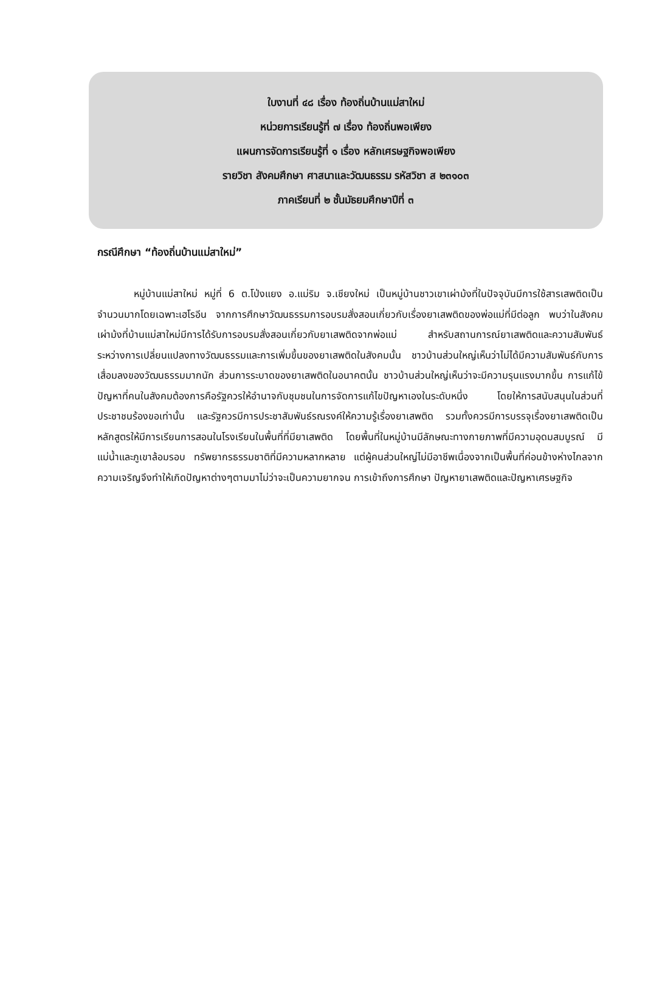ใบงานที่ ๔๘ เรื่อง ท้องถิ่นบ้านแม่สาใหม่
หน่วยการเรียนรู้ที่ ๗ เรื่อง ท้องถิ่นพอเพียง
แผนการจัดการเรียนรู้ที่ ๑ เรื่อง หลักเศรษฐกิจพอเพียง
รายวิชา สังคมศึกษา ศาสนาและวัฒนธรรม รหัสวิชา ส ๒๓๑๐๓
ภาคเรียนที่ ๒ ชั้นมัธยมศึกษาปีที่ ๓
กรณีศึกษา “ท้องถิ่นบ้านแม่สาใหม่”
หมู่บ้านแม่สาใหม่ หมู่ที่ 6 ต.โป่งแยง อ.แม่ริม จ.เชียงใหม่ เป็นหมู่บ้านชาวเขาเผ่าม้งที่ในปัจจุบันมีการใช้สารเสพติดเป็นจำนวนมากโดยเฉพาะเฮโรอีน จากการศึกษาวัฒนธรรมการอบรมสั่งสอนเกี่ยวกับเรื่องยาเสพติดของพ่อแม่ที่มีต่อลูก พบว่าในสังคมเผ่าม้งที่บ้านแม่สาใหม่มีการได้รับการอบรมสั่งสอนเกี่ยวกับยาเสพติดจากพ่อแม่ สำหรับสถานการณ์ยาเสพติดและความสัมพันธ์ระหว่างการเปลี่ยนแปลงทางวัฒนธรรมและการเพิ่มขึ้นของยาเสพติดในสังคมนั้น ชาวบ้านส่วนใหญ่เห็นว่าไม่ได้มีความสัมพันธ์กับการเสื่อมลงของวัฒนธรรมมากนัก ส่วนการระบาดของยาเสพติดในอนาคตนั้น ชาวบ้านส่วนใหญ่เห็นว่าจะมีความรุนแรงมากขึ้น การแก้ไข้ปัญหาที่คนในสังคมต้องการคือรัฐควรให้อำนาจกับชุมชนในการจัดการแก้ไขปัญหาเองในระดับหนึ่ง โดยให้การสนับสนุนในส่วนที่ประชาชนร้องขอเท่านั้น และรัฐควรมีการประชาสัมพันธ์รณรงค์ให้ความรู้เรื่องยาเสพติด รวมทั้งควรมีการบรรจุเรื่องยาเสพติดเป็นหลักสูตรให้มีการเรียนการสอนในโรงเรียนในพื้นที่ที่มียาเสพติด โดยพื้นที่ในหมู่บ้านมีลักษณะทางกายภาพที่มีความอุดมสมบูรณ์ มีแม่น้ำและภูเขาล้อมรอบ ทรัพยากรธรรมชาติที่มีความหลากหลาย แต่ผู้คนส่วนใหญ่ไม่มีอาชีพเนื่องจากเป็นพื้นที่ค่อนข้างห่างไกลจากความเจริญจึงทำให้เกิดปัญหาต่างๆตามมาไม่ว่าจะเป็นความยากจน การเข้าถึงการศึกษา ปัญหายาเสพติดและปัญหาเศรษฐกิจ